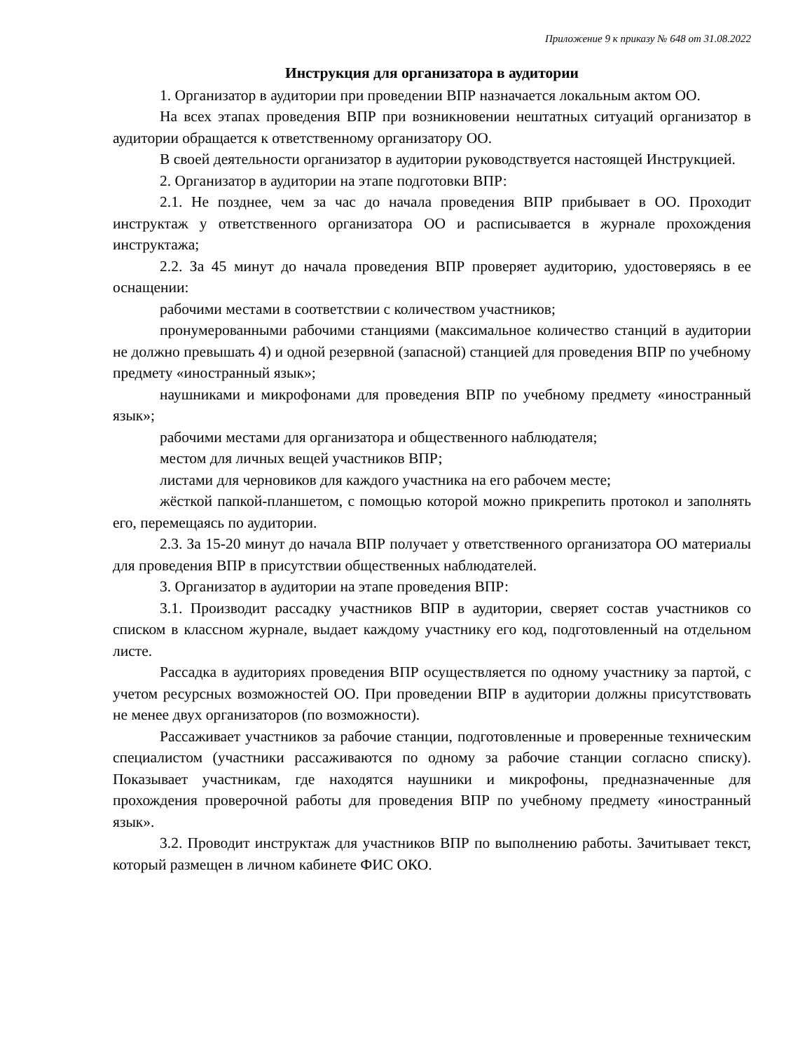Приложение 9 к приказу № 648 от 31.08.2022
Инструкция для организатора в аудитории
1. Организатор в аудитории при проведении ВПР назначается локальным актом ОО.
На всех этапах проведения ВПР при возникновении нештатных ситуаций организатор в аудитории обращается к ответственному организатору ОО.
В своей деятельности организатор в аудитории руководствуется настоящей Инструкцией.
2. Организатор в аудитории на этапе подготовки ВПР:
2.1. Не позднее, чем за час до начала проведения ВПР прибывает в ОО. Проходит инструктаж у ответственного организатора ОО и расписывается в журнале прохождения инструктажа;
2.2. За 45 минут до начала проведения ВПР проверяет аудиторию, удостоверяясь в ее оснащении:
рабочими местами в соответствии с количеством участников;
пронумерованными рабочими станциями (максимальное количество станций в аудитории не должно превышать 4) и одной резервной (запасной) станцией для проведения ВПР по учебному предмету «иностранный язык»;
наушниками и микрофонами для проведения ВПР по учебному предмету «иностранный язык»;
рабочими местами для организатора и общественного наблюдателя;
местом для личных вещей участников ВПР;
листами для черновиков для каждого участника на его рабочем месте;
жёсткой папкой-планшетом, с помощью которой можно прикрепить протокол и заполнять его, перемещаясь по аудитории.
2.3. За 15-20 минут до начала ВПР получает у ответственного организатора ОО материалы для проведения ВПР в присутствии общественных наблюдателей.
3. Организатор в аудитории на этапе проведения ВПР:
3.1. Производит рассадку участников ВПР в аудитории, сверяет состав участников со списком в классном журнале, выдает каждому участнику его код, подготовленный на отдельном листе.
Рассадка в аудиториях проведения ВПР осуществляется по одному участнику за партой, с учетом ресурсных возможностей ОО. При проведении ВПР в аудитории должны присутствовать не менее двух организаторов (по возможности).
Рассаживает участников за рабочие станции, подготовленные и проверенные техническим специалистом (участники рассаживаются по одному за рабочие станции согласно списку). Показывает участникам, где находятся наушники и микрофоны, предназначенные для прохождения проверочной работы для проведения ВПР по учебному предмету «иностранный язык».
3.2. Проводит инструктаж для участников ВПР по выполнению работы. Зачитывает текст, который размещен в личном кабинете ФИС ОКО.